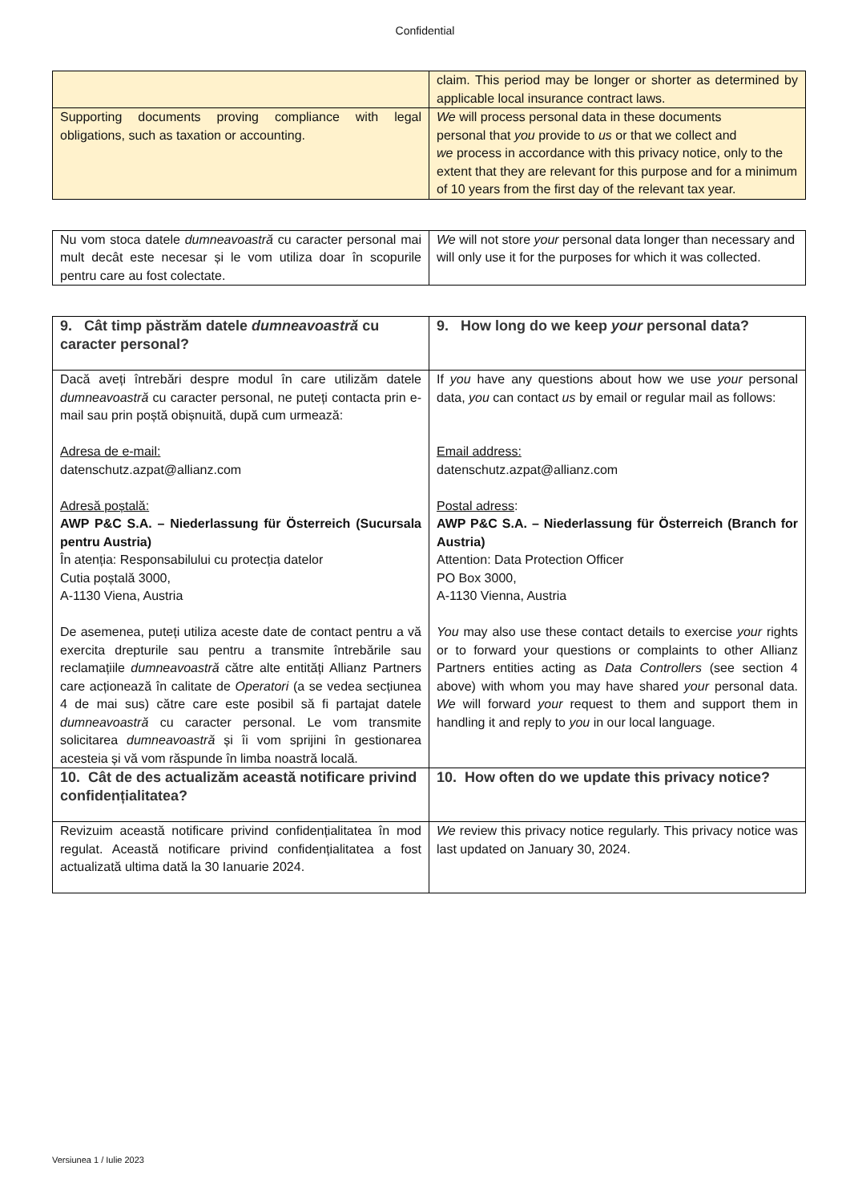Confidential
| | claim. This period may be longer or shorter as determined by applicable local insurance contract laws. |
| Supporting documents proving compliance with legal obligations, such as taxation or accounting. | We will process personal data in these documents personal that you provide to us or that we collect and we process in accordance with this privacy notice, only to the extent that they are relevant for this purpose and for a minimum of 10 years from the first day of the relevant tax year. |
| Nu vom stoca datele dumneavoastră cu caracter personal mai mult decât este necesar și le vom utiliza doar în scopurile pentru care au fost colectate. | We will not store your personal data longer than necessary and will only use it for the purposes for which it was collected. |
| 9. Cât timp păstrăm datele dumneavoastră cu caracter personal? | 9. How long do we keep your personal data? |
| Dacă aveți întrebări despre modul în care utilizăm datele dumneavoastră cu caracter personal, ne puteți contacta prin e-mail sau prin poștă obișnuită, după cum urmează: Adresa de e-mail: datenschutz.azpat@allianz.com Adresă poștală: AWP P&C S.A. – Niederlassung für Österreich (Sucursala pentru Austria) În atenția: Responsabilului cu protecția datelor Cutia poștală 3000, A-1130 Viena, Austria De asemenea, puteți utiliza aceste date de contact pentru a vă exercita drepturile sau pentru a transmite întrebările sau reclamațiile dumneavoastră către alte entități Allianz Partners care acționează în calitate de Operatori (a se vedea secțiunea 4 de mai sus) către care este posibil să fi partajat datele dumneavoastră cu caracter personal. Le vom transmite solicitarea dumneavoastră și îi vom sprijini în gestionarea acesteia și vă vom răspunde în limba noastră locală. | If you have any questions about how we use your personal data, you can contact us by email or regular mail as follows: Email address: datenschutz.azpat@allianz.com Postal adress : AWP P&C S.A. – Niederlassung für Österreich (Branch for Austria) Attention: Data Protection Officer PO Box 3000, A-1130 Vienna, Austria You may also use these contact details to exercise your rights or to forward your questions or complaints to other Allianz Partners entities acting as Data Controllers (see section 4 above) with whom you may have shared your personal data. We will forward your request to them and support them in handling it and reply to you in our local language. |
| 10. Cât de des actualizăm această notificare privind confidențialitatea? | 10. How often do we update this privacy notice? |
| Revizuim această notificare privind confidențialitatea în mod regulat. Această notificare privind confidențialitatea a fost actualizată ultima dată la 30 Ianuarie 2024. | We review this privacy notice regularly. This privacy notice was last updated on January 30, 2024. |
Versiunea 1 / Iulie 2023